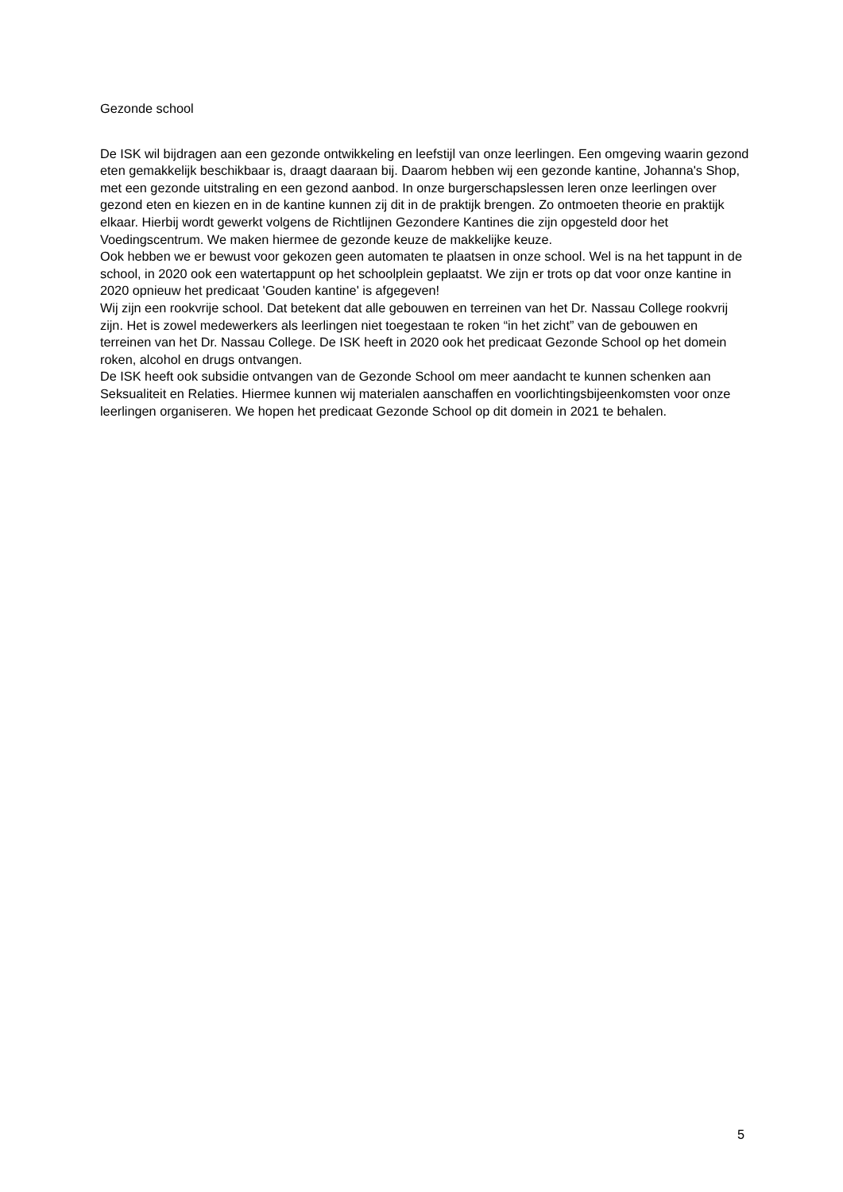Gezonde school
De ISK wil bijdragen aan een gezonde ontwikkeling en leefstijl van onze leerlingen. Een omgeving waarin gezond eten gemakkelijk beschikbaar is, draagt daaraan bij. Daarom hebben wij een gezonde kantine, Johanna's Shop, met een gezonde uitstraling en een gezond aanbod. In onze burgerschapslessen leren onze leerlingen over gezond eten en kiezen en in de kantine kunnen zij dit in de praktijk brengen. Zo ontmoeten theorie en praktijk elkaar. Hierbij wordt gewerkt volgens de Richtlijnen Gezondere Kantines die zijn opgesteld door het Voedingscentrum. We maken hiermee de gezonde keuze de makkelijke keuze.
Ook hebben we er bewust voor gekozen geen automaten te plaatsen in onze school. Wel is na het tappunt in de school, in 2020 ook een watertappunt op het schoolplein geplaatst. We zijn er trots op dat voor onze kantine in 2020 opnieuw het predicaat 'Gouden kantine' is afgegeven!
Wij zijn een rookvrije school. Dat betekent dat alle gebouwen en terreinen van het Dr. Nassau College rookvrij zijn. Het is zowel medewerkers als leerlingen niet toegestaan te roken “in het zicht” van de gebouwen en terreinen van het Dr. Nassau College. De ISK heeft in 2020 ook het predicaat Gezonde School op het domein roken, alcohol en drugs ontvangen.
De ISK heeft ook subsidie ontvangen van de Gezonde School om meer aandacht te kunnen schenken aan Seksualiteit en Relaties. Hiermee kunnen wij materialen aanschaffen en voorlichtingsbijeenkomsten voor onze leerlingen organiseren. We hopen het predicaat Gezonde School op dit domein in 2021 te behalen.
5